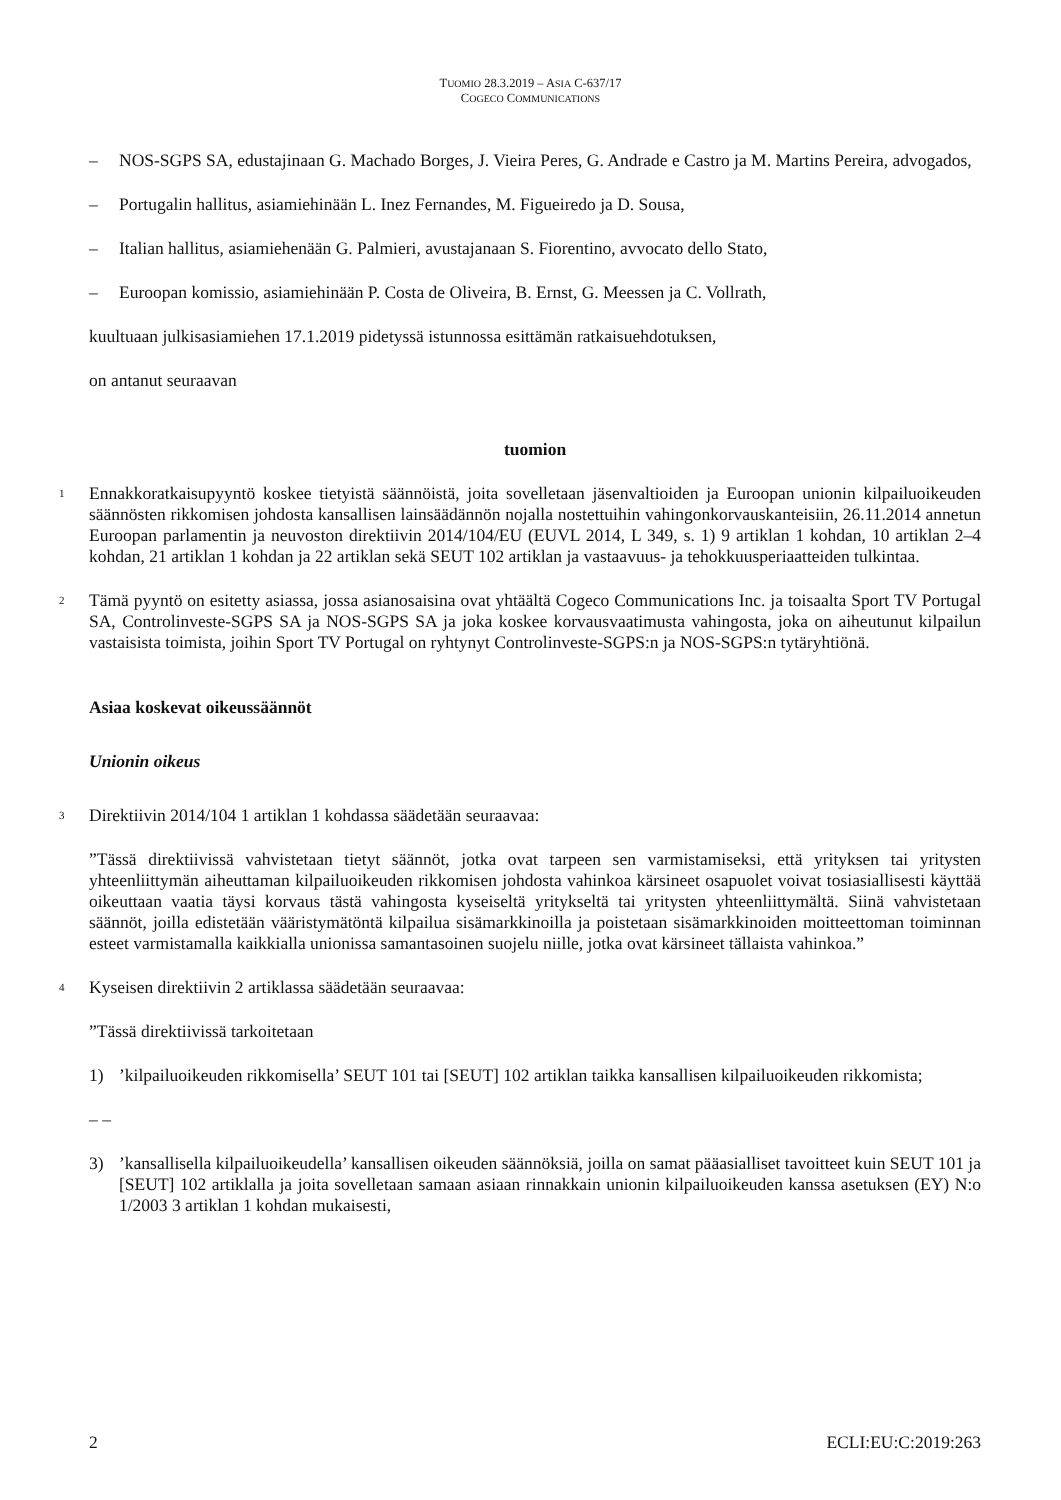TUOMIO 28.3.2019 – ASIA C-637/17
COGECO COMMUNICATIONS
– NOS-SGPS SA, edustajinaan G. Machado Borges, J. Vieira Peres, G. Andrade e Castro ja M. Martins Pereira, advogados,
– Portugalin hallitus, asiamiehinään L. Inez Fernandes, M. Figueiredo ja D. Sousa,
– Italian hallitus, asiamiehenään G. Palmieri, avustajanaan S. Fiorentino, avvocato dello Stato,
– Euroopan komissio, asiamiehinään P. Costa de Oliveira, B. Ernst, G. Meessen ja C. Vollrath,
kuultuaan julkisasiamiehen 17.1.2019 pidetyssä istunnossa esittämän ratkaisuehdotuksen,
on antanut seuraavan
tuomion
1 Ennakkoratkaisupyyntö koskee tietyistä säännöistä, joita sovelletaan jäsenvaltioiden ja Euroopan unionin kilpailuoikeuden säännösten rikkomisen johdosta kansallisen lainsäädännön nojalla nostettuihin vahingonkorvauskanteisiin, 26.11.2014 annetun Euroopan parlamentin ja neuvoston direktiivin 2014/104/EU (EUVL 2014, L 349, s. 1) 9 artiklan 1 kohdan, 10 artiklan 2–4 kohdan, 21 artiklan 1 kohdan ja 22 artiklan sekä SEUT 102 artiklan ja vastaavuus- ja tehokkuusperiaatteiden tulkintaa.
2 Tämä pyyntö on esitetty asiassa, jossa asianosaisina ovat yhtäältä Cogeco Communications Inc. ja toisaalta Sport TV Portugal SA, Controlinveste-SGPS SA ja NOS-SGPS SA ja joka koskee korvausvaatimusta vahingosta, joka on aiheutunut kilpailun vastaisista toimista, joihin Sport TV Portugal on ryhtynyt Controlinveste-SGPS:n ja NOS-SGPS:n tytäryhtiönä.
Asiaa koskevat oikeussäännöt
Unionin oikeus
3 Direktiivin 2014/104 1 artiklan 1 kohdassa säädetään seuraavaa:
”Tässä direktiivissä vahvistetaan tietyt säännöt, jotka ovat tarpeen sen varmistamiseksi, että yrityksen tai yritysten yhteenliittymän aiheuttaman kilpailuoikeuden rikkomisen johdosta vahinkoa kärsineet osapuolet voivat tosiasiallisesti käyttää oikeuttaan vaatia täysi korvaus tästä vahingosta kyseiseltä yritykseltä tai yritysten yhteenliittymältä. Siinä vahvistetaan säännöt, joilla edistetään vääristymätöntä kilpailua sisämarkkinoilla ja poistetaan sisämarkkinoiden moitteettoman toiminnan esteet varmistamalla kaikkialla unionissa samantasoinen suojelu niille, jotka ovat kärsineet tällaista vahinkoa.”
4 Kyseisen direktiivin 2 artiklassa säädetään seuraavaa:
”Tässä direktiivissä tarkoitetaan
1)’kilpailuoikeuden rikkomisella’ SEUT 101 tai [SEUT] 102 artiklan taikka kansallisen kilpailuoikeuden rikkomista;
– –
3)’kansallisella kilpailuoikeudella’ kansallisen oikeuden säännöksiä, joilla on samat pääasialliset tavoitteet kuin SEUT 101 ja [SEUT] 102 artiklalla ja joita sovelletaan samaan asiaan rinnakkain unionin kilpailuoikeuden kanssa asetuksen (EY) N:o 1/2003 3 artiklan 1 kohdan mukaisesti,
2 ECLI:EU:C:2019:263